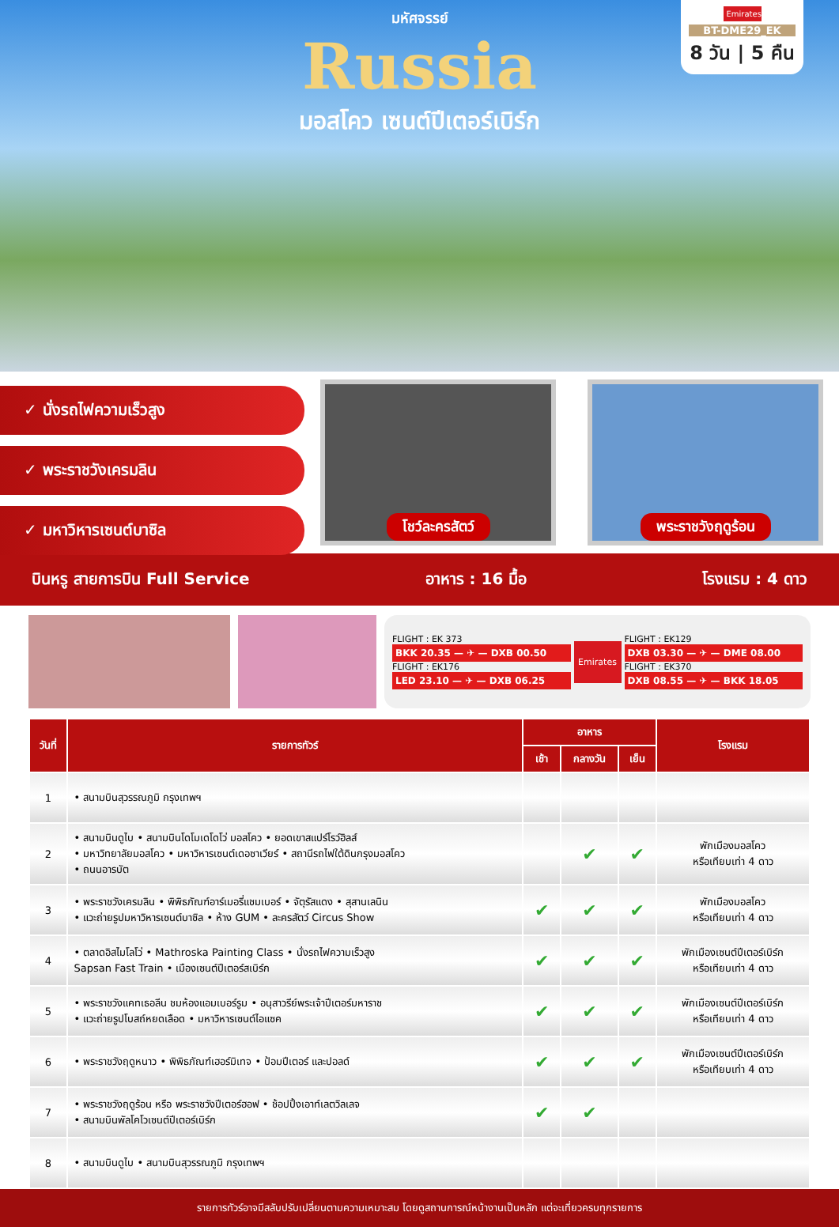มหัศจรรย์
Russia
มอสโคว เซนต์ปีเตอร์เบิร์ก
Emirates
BT-DME29_EK
8 วัน | 5 คืน
✓ นั่งรถไฟความเร็วสูง
✓ พระราชวังเครมลิน
✓ มหาวิหารเซนต์บาซิล
โชว์ละครสัตว์ พระราชวังฤดูร้อน
บินหรู สายการบิน Full Service อาหาร : 16 มื้อ โรงแรม : 4 ดาว
FLIGHT : EK 373
BKK 20.35 — ✈ — DXB 00.50
FLIGHT : EK176
LED 23.10 — ✈ — DXB 06.25
Emirates
FLIGHT : EK129
DXB 03.30 — ✈ — DME 08.00
FLIGHT : EK370
DXB 08.55 — ✈ — BKK 18.05
| วันที่ | รายการทัวร์ | อาหาร | | | โรงแรม |
| --- | --- | --- | --- | --- | --- |
| | | เช้า | กลางวัน | เย็น | |
| 1 | • สนามบินสุวรรณภูมิ กรุงเทพฯ | | | | |
| 2 | • สนามบินดูไบ • สนามบินโดโมเดโดโว่ มอสโคว • ยอดเขาสแปร์โรว์ฮิลส์ • มหาวิทยาลัยมอสโคว • มหาวิหารเซนต์เดอซาเวียร์ • สถานีรถไฟใต้ดินกรุงมอสโคว • ถนนอารบัต | | ✔ | ✔ | พักเมืองมอสโคว หรือเทียบเท่า 4 ดาว |
| 3 | • พระราชวังเครมลิน • พิพิธภัณฑ์อาร์เมอรี่แชมเบอร์ • จัตุรัสแดง • สุสานเลนิน • แวะถ่ายรูปมหาวิหารเซนต์บาซิล • ห้าง GUM • ละครสัตว์ Circus Show | ✔ | ✔ | ✔ | พักเมืองมอสโคว หรือเทียบเท่า 4 ดาว |
| 4 | • ตลาดอิสไมโลโว่ • Mathroska Painting Class • นั่งรถไฟความเร็วสูง Sapsan Fast Train • เมืองเซนต์ปีเตอร์สเบิร์ก | ✔ | ✔ | ✔ | พักเมืองเซนต์ปีเตอร์เบิร์ก หรือเทียบเท่า 4 ดาว |
| 5 | • พระราชวังแคทเธอลีน ชมห้องแอมเบอร์รูม • อนุสาวรีย์พระเจ้าปีเตอร์มหาราช • แวะถ่ายรูปโบสถ์หยดเลือด • มหาวิหารเซนต์ไอแซค | ✔ | ✔ | ✔ | พักเมืองเซนต์ปีเตอร์เบิร์ก หรือเทียบเท่า 4 ดาว |
| 6 | • พระราชวังฤดูหนาว • พิพิธภัณฑ์เฮอร์มิเทจ • ป้อมปีเตอร์ และปอลด์ | ✔ | ✔ | ✔ | พักเมืองเซนต์ปีเตอร์เบิร์ก หรือเทียบเท่า 4 ดาว |
| 7 | • พระราชวังฤดูร้อน หรือ พระราชวังปีเตอร์ฮอฟ • ช้อปปิ้งเอาท์เลตวิลเลจ • สนามบินพัลโคโวเซนต์ปีเตอร์เบิร์ก | ✔ | ✔ | | |
| 8 | • สนามบินดูไบ • สนามบินสุวรรณภูมิ กรุงเทพฯ | | | | |
รายการทัวร์อาจมีสลับปรับเปลี่ยนตามความเหมาะสม โดยดูสถานการณ์หน้างานเป็นหลัก แต่จะเที่ยวครบทุกรายการ